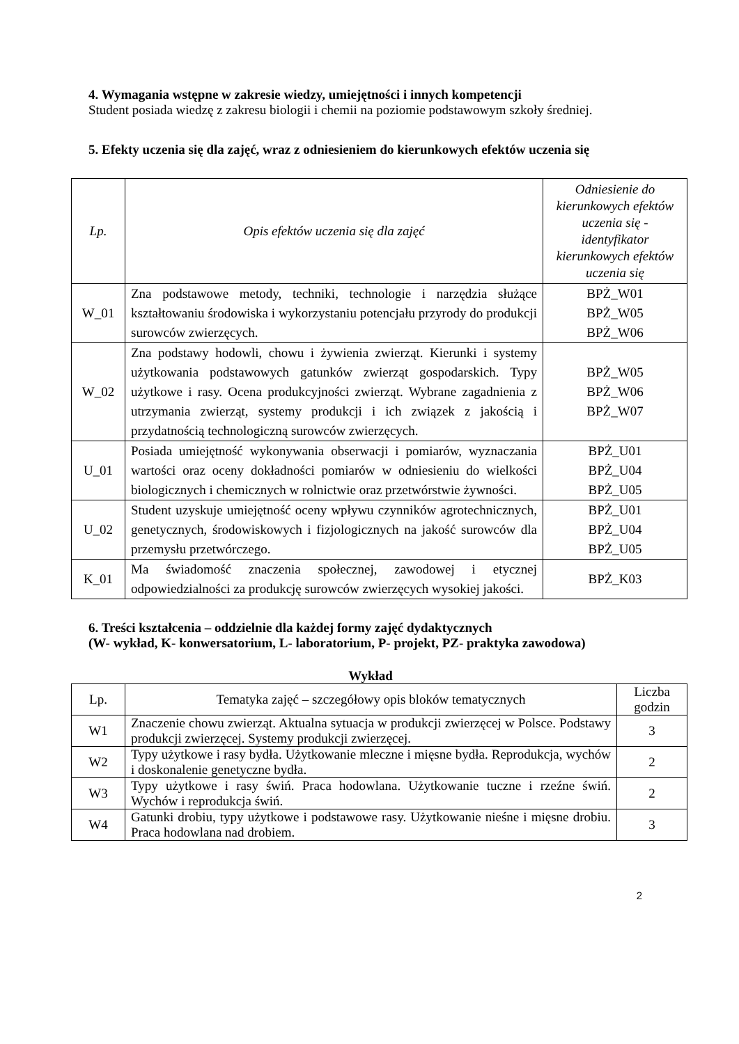4. Wymagania wstępne w zakresie wiedzy, umiejętności i innych kompetencji
Student posiada wiedzę z zakresu biologii i chemii na poziomie podstawowym szkoły średniej.
5. Efekty uczenia się dla zajęć, wraz z odniesieniem do kierunkowych efektów uczenia się
| Lp. | Opis efektów uczenia się dla zajęć | Odniesienie do kierunkowych efektów uczenia się - identyfikator kierunkowych efektów uczenia się |
| --- | --- | --- |
| W_01 | Zna podstawowe metody, techniki, technologie i narzędzia służące kształtowaniu środowiska i wykorzystaniu potencjału przyrody do produkcji surowców zwierzęcych. | BPŻ_W01 BPŻ_W05 BPŻ_W06 |
| W_02 | Zna podstawy hodowli, chowu i żywienia zwierząt. Kierunki i systemy użytkowania podstawowych gatunków zwierząt gospodarskich. Typy użytkowe i rasy. Ocena produkcyjności zwierząt. Wybrane zagadnienia z utrzymania zwierząt, systemy produkcji i ich związek z jakością i przydatnością technologiczną surowców zwierzęcych. | BPŻ_W05 BPŻ_W06 BPŻ_W07 |
| U_01 | Posiada umiejętność wykonywania obserwacji i pomiarów, wyznaczania wartości oraz oceny dokładności pomiarów w odniesieniu do wielkości biologicznych i chemicznych w rolnictwie oraz przetwórstwie żywności. | BPŻ_U01 BPŻ_U04 BPŻ_U05 |
| U_02 | Student uzyskuje umiejętność oceny wpływu czynników agrotechnicznych, genetycznych, środowiskowych i fizjologicznych na jakość surowców dla przemysłu przetwórczego. | BPŻ_U01 BPŻ_U04 BPŻ_U05 |
| K_01 | Ma świadomość znaczenia społecznej, zawodowej i etycznej odpowiedzialności za produkcję surowców zwierzęcych wysokiej jakości. | BPŻ_K03 |
6. Treści kształcenia – oddzielnie dla każdej formy zajęć dydaktycznych
(W- wykład, K- konwersatorium, L- laboratorium, P- projekt, PZ- praktyka zawodowa)
Wykład
| Lp. | Tematyka zajęć – szczegółowy opis bloków tematycznych | Liczba godzin |
| W1 | Znaczenie chowu zwierząt. Aktualna sytuacja w produkcji zwierzęcej w Polsce. Podstawy produkcji zwierzęcej. Systemy produkcji zwierzęcej. | 3 |
| W2 | Typy użytkowe i rasy bydła. Użytkowanie mleczne i mięsne bydła. Reprodukcja, wychów i doskonalenie genetyczne bydła. | 2 |
| W3 | Typy użytkowe i rasy świń. Praca hodowlana. Użytkowanie tuczne i rzeźne świń. Wychów i reprodukcja świń. | 2 |
| W4 | Gatunki drobiu, typy użytkowe i podstawowe rasy. Użytkowanie nieśne i mięsne drobiu. Praca hodowlana nad drobiem. | 3 |
2